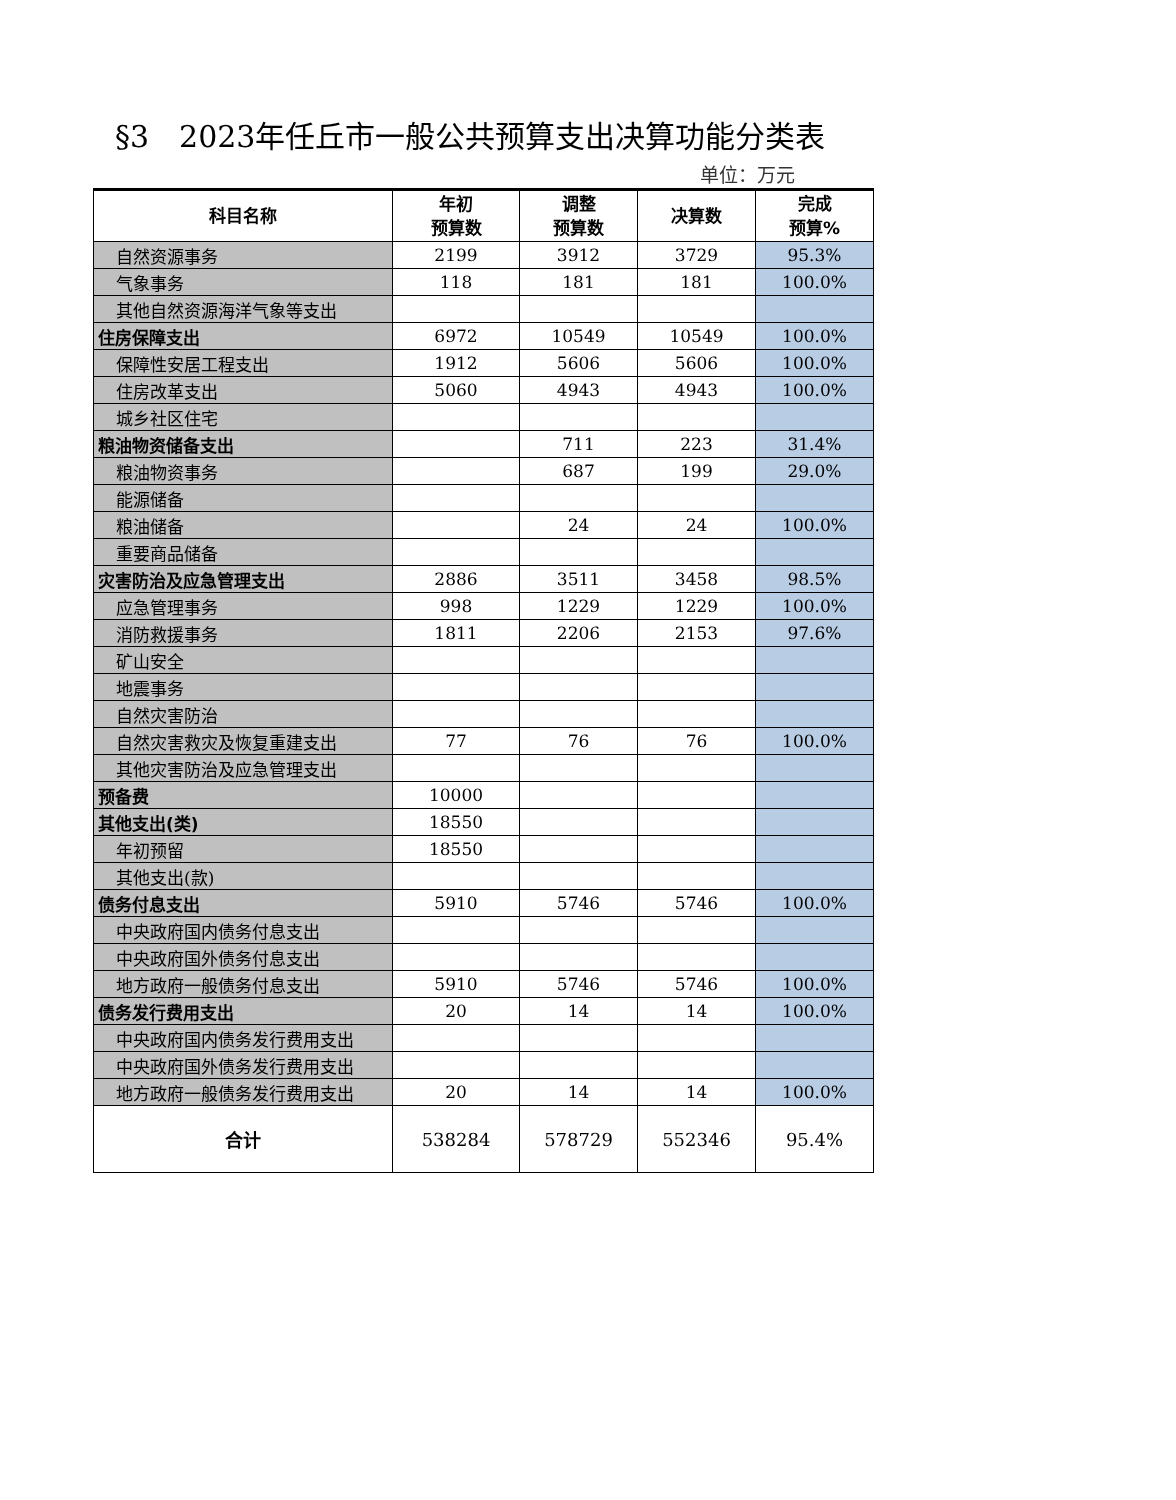§3　2023年任丘市一般公共预算支出决算功能分类表
单位：万元
| 科目名称 | 年初 预算数 | 调整 预算数 | 决算数 | 完成 预算% |
| --- | --- | --- | --- | --- |
| 自然资源事务 | 2199 | 3912 | 3729 | 95.3% |
| 气象事务 | 118 | 181 | 181 | 100.0% |
| 其他自然资源海洋气象等支出 | | | | |
| 住房保障支出 | 6972 | 10549 | 10549 | 100.0% |
| 保障性安居工程支出 | 1912 | 5606 | 5606 | 100.0% |
| 住房改革支出 | 5060 | 4943 | 4943 | 100.0% |
| 城乡社区住宅 | | | | |
| 粮油物资储备支出 | | 711 | 223 | 31.4% |
| 粮油物资事务 | | 687 | 199 | 29.0% |
| 能源储备 | | | | |
| 粮油储备 | | 24 | 24 | 100.0% |
| 重要商品储备 | | | | |
| 灾害防治及应急管理支出 | 2886 | 3511 | 3458 | 98.5% |
| 应急管理事务 | 998 | 1229 | 1229 | 100.0% |
| 消防救援事务 | 1811 | 2206 | 2153 | 97.6% |
| 矿山安全 | | | | |
| 地震事务 | | | | |
| 自然灾害防治 | | | | |
| 自然灾害救灾及恢复重建支出 | 77 | 76 | 76 | 100.0% |
| 其他灾害防治及应急管理支出 | | | | |
| 预备费 | 10000 | | | |
| 其他支出(类) | 18550 | | | |
| 年初预留 | 18550 | | | |
| 其他支出(款) | | | | |
| 债务付息支出 | 5910 | 5746 | 5746 | 100.0% |
| 中央政府国内债务付息支出 | | | | |
| 中央政府国外债务付息支出 | | | | |
| 地方政府一般债务付息支出 | 5910 | 5746 | 5746 | 100.0% |
| 债务发行费用支出 | 20 | 14 | 14 | 100.0% |
| 中央政府国内债务发行费用支出 | | | | |
| 中央政府国外债务发行费用支出 | | | | |
| 地方政府一般债务发行费用支出 | 20 | 14 | 14 | 100.0% |
| 合计 | 538284 | 578729 | 552346 | 95.4% |